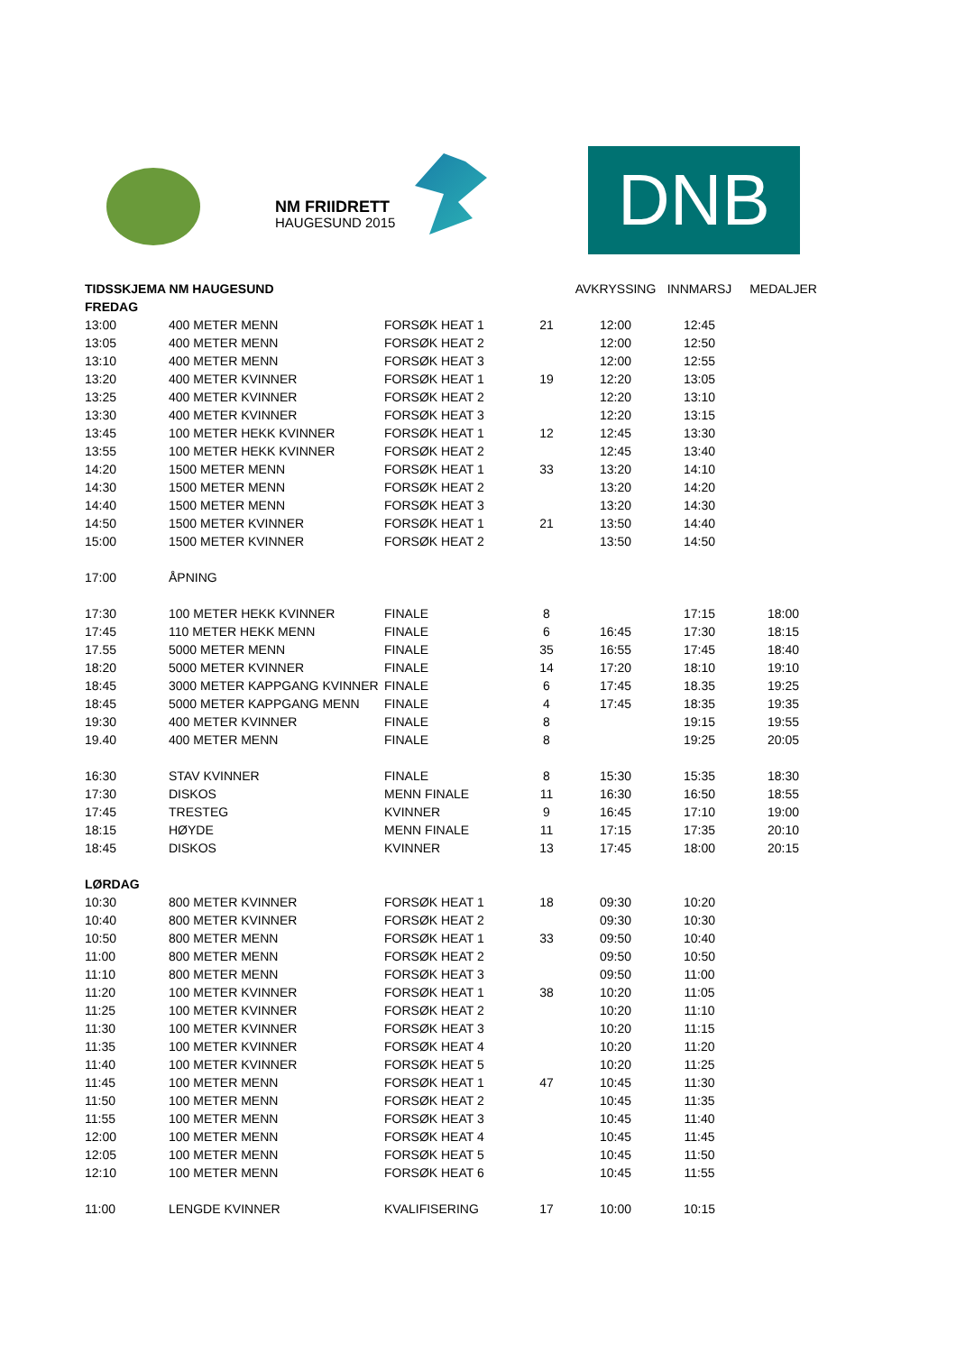NM FRIIDRETT
HAUGESUND 2015
DNB
| TIDSSKJEMA NM HAUGESUND | | | | AVKRYSSING | INNMARSJ | MEDALJER |
| --- | --- | --- | --- | --- | --- | --- |
| FREDAG | | | | | | |
| 13:00 | 400 METER MENN | FORSØK HEAT 1 | 21 | 12:00 | 12:45 | |
| 13:05 | 400 METER MENN | FORSØK HEAT 2 | | 12:00 | 12:50 | |
| 13:10 | 400 METER MENN | FORSØK HEAT 3 | | 12:00 | 12:55 | |
| 13:20 | 400 METER KVINNER | FORSØK HEAT 1 | 19 | 12:20 | 13:05 | |
| 13:25 | 400 METER KVINNER | FORSØK HEAT 2 | | 12:20 | 13:10 | |
| 13:30 | 400 METER KVINNER | FORSØK HEAT 3 | | 12:20 | 13:15 | |
| 13:45 | 100 METER HEKK KVINNER | FORSØK HEAT 1 | 12 | 12:45 | 13:30 | |
| 13:55 | 100 METER HEKK KVINNER | FORSØK HEAT 2 | | 12:45 | 13:40 | |
| 14:20 | 1500 METER MENN | FORSØK HEAT 1 | 33 | 13:20 | 14:10 | |
| 14:30 | 1500 METER MENN | FORSØK HEAT 2 | | 13:20 | 14:20 | |
| 14:40 | 1500 METER MENN | FORSØK HEAT 3 | | 13:20 | 14:30 | |
| 14:50 | 1500 METER KVINNER | FORSØK HEAT 1 | 21 | 13:50 | 14:40 | |
| 15:00 | 1500 METER KVINNER | FORSØK HEAT 2 | | 13:50 | 14:50 | |
| 17:00 | ÅPNING | | | | | |
| 17:30 | 100 METER HEKK KVINNER | FINALE | 8 | | 17:15 | 18:00 |
| 17:45 | 110 METER HEKK MENN | FINALE | 6 | 16:45 | 17:30 | 18:15 |
| 17.55 | 5000 METER MENN | FINALE | 35 | 16:55 | 17:45 | 18:40 |
| 18:20 | 5000 METER KVINNER | FINALE | 14 | 17:20 | 18:10 | 19:10 |
| 18:45 | 3000 METER KAPPGANG KVINNER | FINALE | 6 | 17:45 | 18.35 | 19:25 |
| 18:45 | 5000 METER KAPPGANG MENN | FINALE | 4 | 17:45 | 18:35 | 19:35 |
| 19:30 | 400 METER KVINNER | FINALE | 8 | | 19:15 | 19:55 |
| 19.40 | 400 METER MENN | FINALE | 8 | | 19:25 | 20:05 |
| 16:30 | STAV KVINNER | FINALE | 8 | 15:30 | 15:35 | 18:30 |
| 17:30 | DISKOS | MENN FINALE | 11 | 16:30 | 16:50 | 18:55 |
| 17:45 | TRESTEG | KVINNER | 9 | 16:45 | 17:10 | 19:00 |
| 18:15 | HØYDE | MENN FINALE | 11 | 17:15 | 17:35 | 20:10 |
| 18:45 | DISKOS | KVINNER | 13 | 17:45 | 18:00 | 20:15 |
| LØRDAG | | | | | | |
| 10:30 | 800 METER KVINNER | FORSØK HEAT 1 | 18 | 09:30 | 10:20 | |
| 10:40 | 800 METER KVINNER | FORSØK HEAT 2 | | 09:30 | 10:30 | |
| 10:50 | 800 METER MENN | FORSØK HEAT 1 | 33 | 09:50 | 10:40 | |
| 11:00 | 800 METER MENN | FORSØK HEAT 2 | | 09:50 | 10:50 | |
| 11:10 | 800 METER MENN | FORSØK HEAT 3 | | 09:50 | 11:00 | |
| 11:20 | 100 METER KVINNER | FORSØK HEAT 1 | 38 | 10:20 | 11:05 | |
| 11:25 | 100 METER KVINNER | FORSØK HEAT 2 | | 10:20 | 11:10 | |
| 11:30 | 100 METER KVINNER | FORSØK HEAT 3 | | 10:20 | 11:15 | |
| 11:35 | 100 METER KVINNER | FORSØK HEAT 4 | | 10:20 | 11:20 | |
| 11:40 | 100 METER KVINNER | FORSØK HEAT 5 | | 10:20 | 11:25 | |
| 11:45 | 100 METER MENN | FORSØK HEAT 1 | 47 | 10:45 | 11:30 | |
| 11:50 | 100 METER MENN | FORSØK HEAT 2 | | 10:45 | 11:35 | |
| 11:55 | 100 METER MENN | FORSØK HEAT 3 | | 10:45 | 11:40 | |
| 12:00 | 100 METER MENN | FORSØK HEAT 4 | | 10:45 | 11:45 | |
| 12:05 | 100 METER MENN | FORSØK HEAT 5 | | 10:45 | 11:50 | |
| 12:10 | 100 METER MENN | FORSØK HEAT 6 | | 10:45 | 11:55 | |
| 11:00 | LENGDE KVINNER | KVALIFISERING | 17 | 10:00 | 10:15 | |